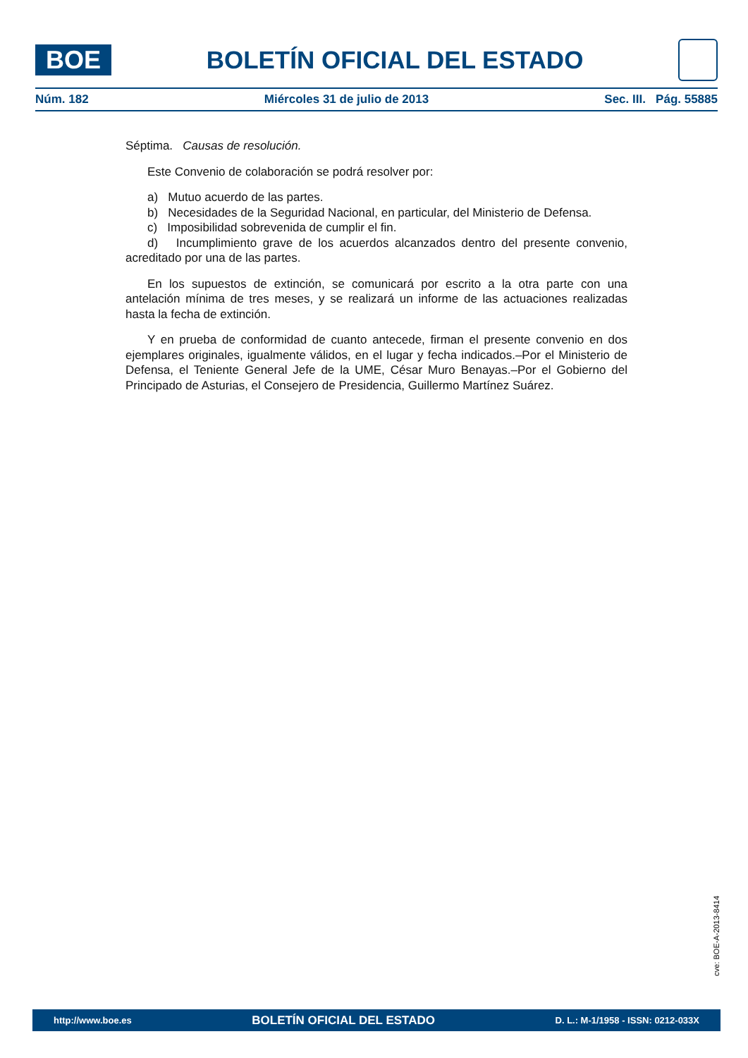BOE
BOLETÍN OFICIAL DEL ESTADO
Núm. 182 Miércoles 31 de julio de 2013 Sec. III. Pág. 55885
Séptima. Causas de resolución.
Este Convenio de colaboración se podrá resolver por:
a) Mutuo acuerdo de las partes.
b) Necesidades de la Seguridad Nacional, en particular, del Ministerio de Defensa.
c) Imposibilidad sobrevenida de cumplir el fin.
d) Incumplimiento grave de los acuerdos alcanzados dentro del presente convenio, acreditado por una de las partes.
En los supuestos de extinción, se comunicará por escrito a la otra parte con una antelación mínima de tres meses, y se realizará un informe de las actuaciones realizadas hasta la fecha de extinción.
Y en prueba de conformidad de cuanto antecede, firman el presente convenio en dos ejemplares originales, igualmente válidos, en el lugar y fecha indicados.–Por el Ministerio de Defensa, el Teniente General Jefe de la UME, César Muro Benayas.–Por el Gobierno del Principado de Asturias, el Consejero de Presidencia, Guillermo Martínez Suárez.
cve: BOE-A-2013-8414
http://www.boe.es BOLETÍN OFICIAL DEL ESTADO D. L.: M-1/1958 - ISSN: 0212-033X